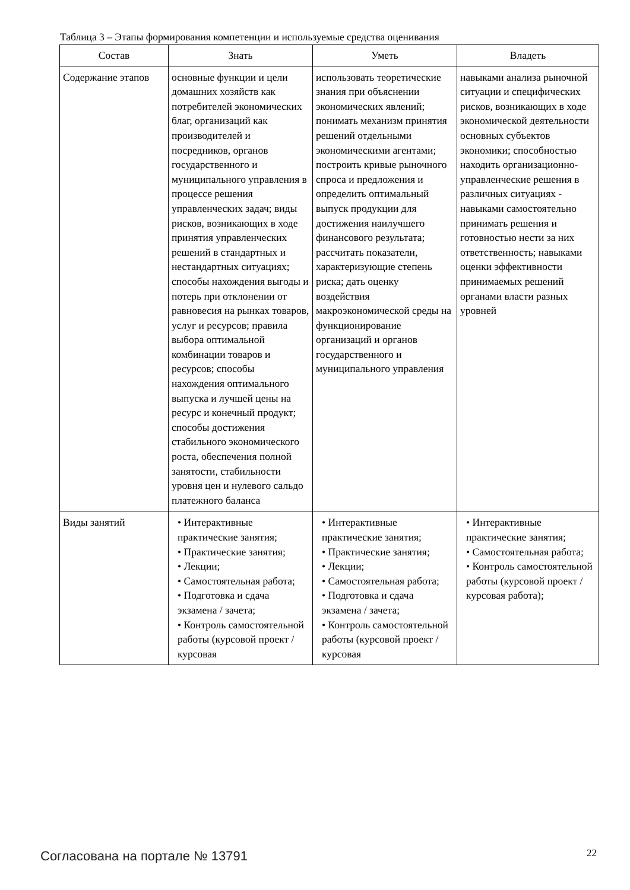Таблица 3 – Этапы формирования компетенции и используемые средства оценивания
| Состав | Знать | Уметь | Владеть |
| --- | --- | --- | --- |
| Содержание этапов | основные функции и цели домашних хозяйств как потребителей экономических благ, организаций как производителей и посредников, органов государственного и муниципального управления в процессе решения управленческих задач; виды рисков, возникающих в ходе принятия управленческих решений в стандартных и нестандартных ситуациях; способы нахождения выгоды и потерь при отклонении от равновесия на рынках товаров, услуг и ресурсов; правила выбора оптимальной комбинации товаров и ресурсов; способы нахождения оптимального выпуска и лучшей цены на ресурс и конечный продукт; способы достижения стабильного экономического роста, обеспечения полной занятости, стабильности уровня цен и нулевого сальдо платежного баланса | использовать теоретические знания при объяснении экономических явлений; понимать механизм принятия решений отдельными экономическими агентами; построить кривые рыночного спроса и предложения и определить оптимальный выпуск продукции для достижения наилучшего финансового результата; рассчитать показатели, характеризующие степень риска; дать оценку воздействия макроэкономической среды на функционирование организаций и органов государственного и муниципального управления | навыками анализа рыночной ситуации и специфических рисков, возникающих в ходе экономической деятельности основных субъектов экономики; способностью находить организационно-управленческие решения в различных ситуациях - навыками самостоятельно принимать решения и готовностью нести за них ответственность; навыками оценки эффективности принимаемых решений органами власти разных уровней |
| Виды занятий | • Интерактивные практические занятия; • Практические занятия; • Лекции; • Самостоятельная работа; • Подготовка и сдача экзамена / зачета; • Контроль самостоятельной работы (курсовой проект / курсовая | • Интерактивные практические занятия; • Практические занятия; • Лекции; • Самостоятельная работа; • Подготовка и сдача экзамена / зачета; • Контроль самостоятельной работы (курсовой проект / курсовая | • Интерактивные практические занятия; • Самостоятельная работа; • Контроль самостоятельной работы (курсовой проект / курсовая работа); |
Согласована на портале № 13791 22